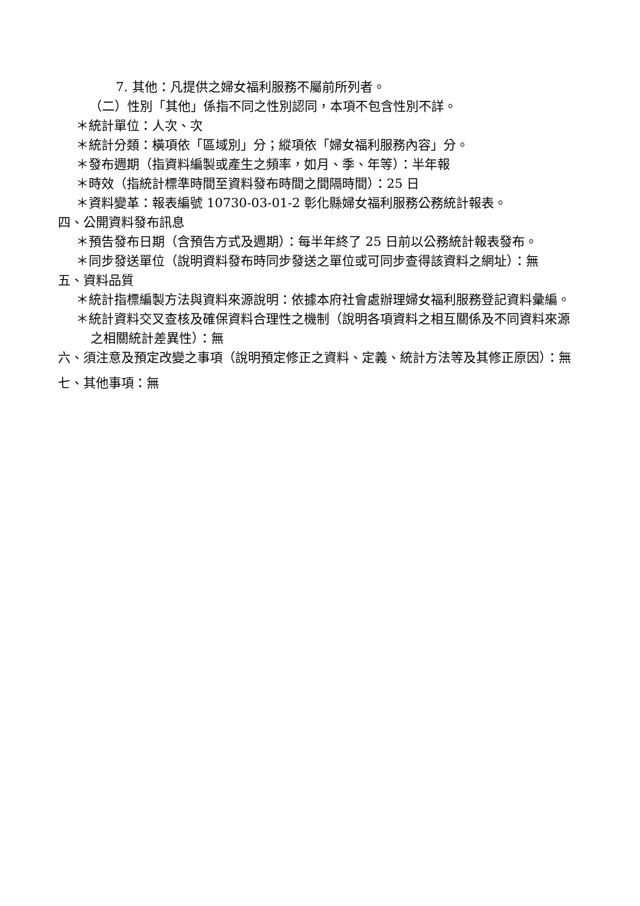7. 其他：凡提供之婦女福利服務不屬前所列者。
（二）性別「其他」係指不同之性別認同，本項不包含性別不詳。
＊統計單位：人次、次
＊統計分類：橫項依「區域別」分；縱項依「婦女福利服務內容」分。
＊發布週期（指資料編製或產生之頻率，如月、季、年等）：半年報
＊時效（指統計標準時間至資料發布時間之間隔時間）：25 日
＊資料變革：報表編號 10730-03-01-2 彰化縣婦女福利服務公務統計報表。
四、公開資料發布訊息
＊預告發布日期（含預告方式及週期）：每半年終了 25 日前以公務統計報表發布。
＊同步發送單位（說明資料發布時同步發送之單位或可同步查得該資料之網址）：無
五、資料品質
＊統計指標編製方法與資料來源說明：依據本府社會處辦理婦女福利服務登記資料彙編。
＊統計資料交叉查核及確保資料合理性之機制（說明各項資料之相互關係及不同資料來源之相關統計差異性）：無
六、須注意及預定改變之事項（說明預定修正之資料、定義、統計方法等及其修正原因）：無
七、其他事項：無